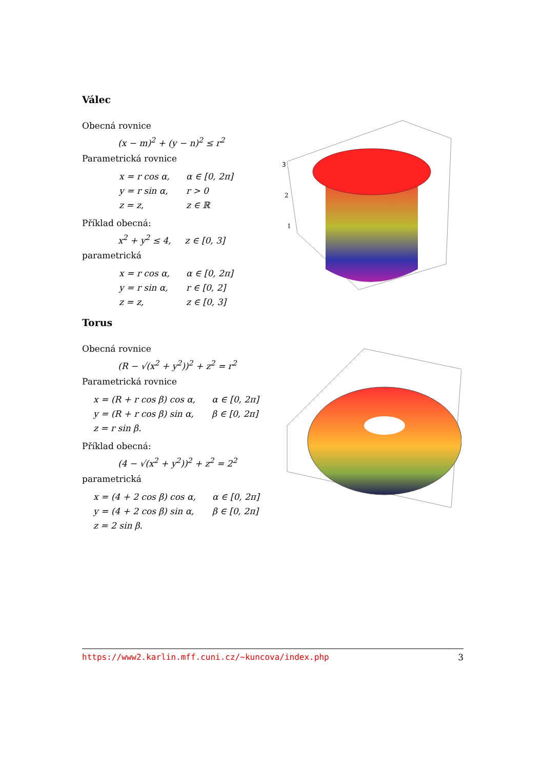Válec
Obecná rovnice
(x − m)<sup>2</sup> + (y − n)<sup>2</sup> ≤ r<sup>2</sup>
Parametrická rovnice
| x = r cos α, | α ∈ [0, 2π] |
| y = r sin α, | r > 0 |
| z = z, | z ∈ ℝ |
Příklad obecná:
x<sup>2</sup> + y<sup>2</sup> ≤ 4, z ∈ [0, 3]
parametrická
| x = r cos α, | α ∈ [0, 2π] |
| y = r sin α, | r ∈ [0, 2] |
| z = z, | z ∈ [0, 3] |
3
2
1
Torus
Obecná rovnice
(R − √(x<sup>2</sup> + y<sup>2</sup>))<sup>2</sup> + z<sup>2</sup> = r<sup>2</sup>
Parametrická rovnice
| x = (R + r cos β) cos α, | α ∈ [0, 2π] |
| y = (R + r cos β) sin α, | β ∈ [0, 2π] |
| z = r sin β. | |
Příklad obecná:
(4 − √(x<sup>2</sup> + y<sup>2</sup>))<sup>2</sup> + z<sup>2</sup> = 2<sup>2</sup>
parametrická
| x = (4 + 2 cos β) cos α, | α ∈ [0, 2π] |
| y = (4 + 2 cos β) sin α, | β ∈ [0, 2π] |
| z = 2 sin β. | |
https://www2.karlin.mff.cuni.cz/~kuncova/index.php 3